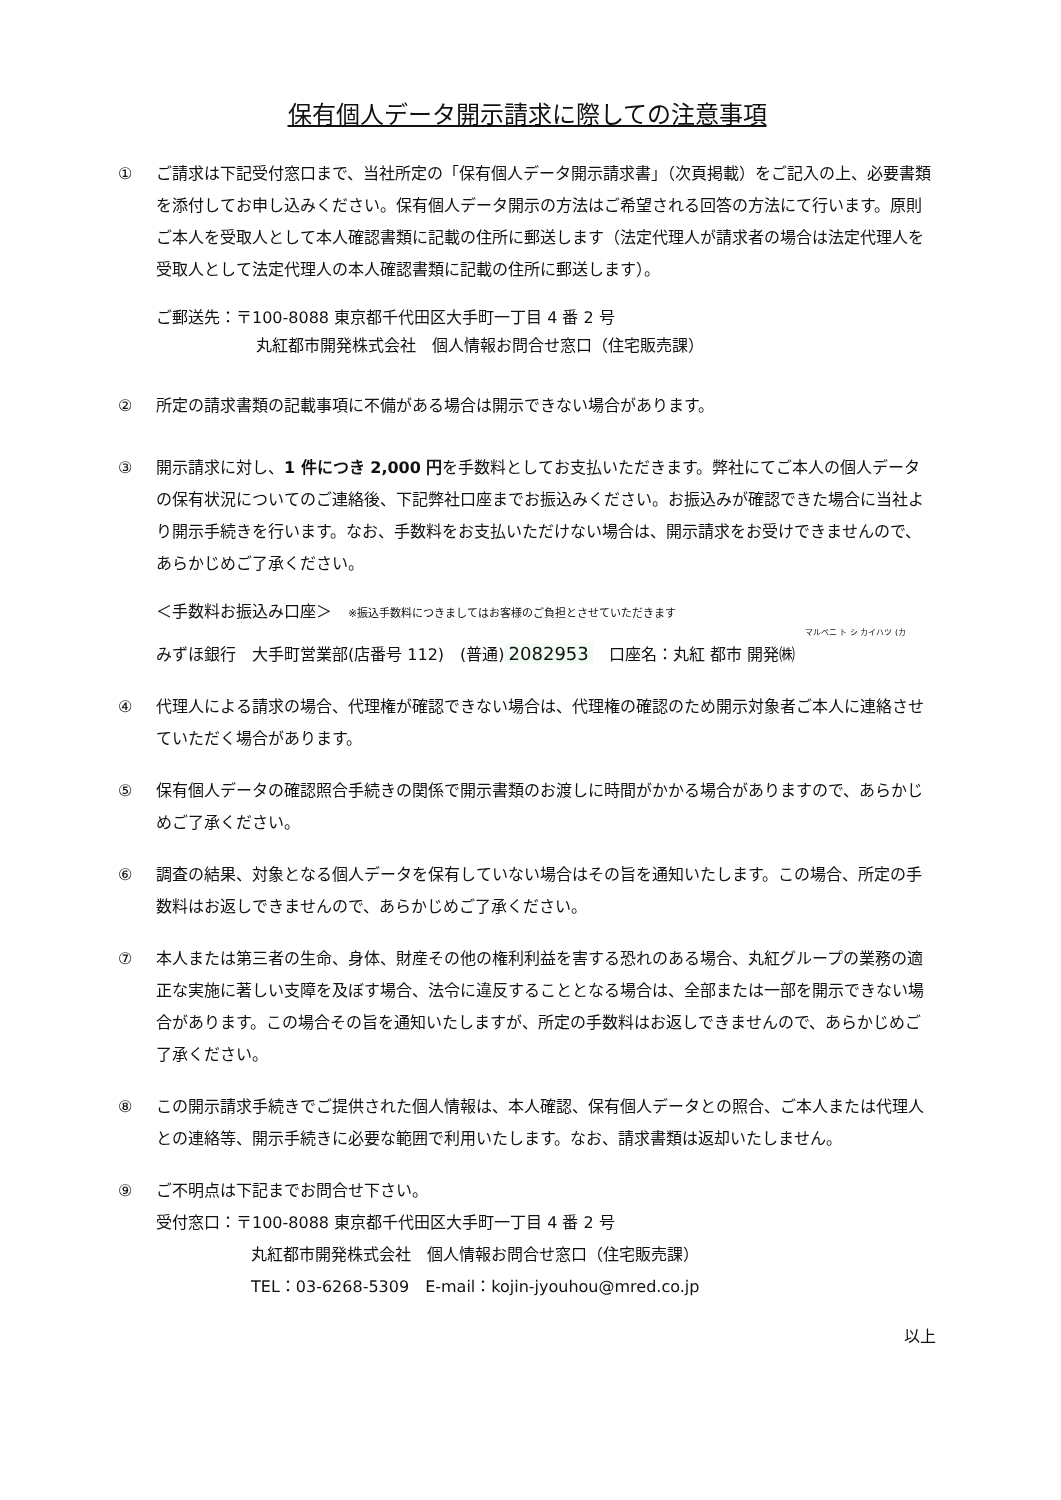保有個人データ開示請求に際しての注意事項
① ご請求は下記受付窓口まで、当社所定の「保有個人データ開示請求書」（次頁掲載）をご記入の上、必要書類を添付してお申し込みください。保有個人データ開示の方法はご希望される回答の方法にて行います。原則ご本人を受取人として本人確認書類に記載の住所に郵送します（法定代理人が請求者の場合は法定代理人を受取人として法定代理人の本人確認書類に記載の住所に郵送します）。
ご郵送先：〒100-8088 東京都千代田区大手町一丁目 4 番 2 号
丸紅都市開発株式会社　個人情報お問合せ窓口（住宅販売課）
② 所定の請求書類の記載事項に不備がある場合は開示できない場合があります。
③ 開示請求に対し、1 件につき 2,000 円を手数料としてお支払いただきます。弊社にてご本人の個人データの保有状況についてのご連絡後、下記弊社口座までお振込みください。お振込みが確認できた場合に当社より開示手続きを行います。なお、手数料をお支払いただけない場合は、開示請求をお受けできませんので、あらかじめご了承ください。
＜手数料お振込み口座＞　※振込手数料につきましてはお客様のご負担とさせていただきます
マルベニ ト シ カイハツ (カ
みずほ銀行　大手町営業部(店番号 112)　(普通) 2082953　口座名：丸紅 都市 開発㈱
④ 代理人による請求の場合、代理権が確認できない場合は、代理権の確認のため開示対象者ご本人に連絡させていただく場合があります。
⑤ 保有個人データの確認照合手続きの関係で開示書類のお渡しに時間がかかる場合がありますので、あらかじめご了承ください。
⑥ 調査の結果、対象となる個人データを保有していない場合はその旨を通知いたします。この場合、所定の手数料はお返しできませんので、あらかじめご了承ください。
⑦ 本人または第三者の生命、身体、財産その他の権利利益を害する恐れのある場合、丸紅グループの業務の適正な実施に著しい支障を及ぼす場合、法令に違反することとなる場合は、全部または一部を開示できない場合があります。この場合その旨を通知いたしますが、所定の手数料はお返しできませんので、あらかじめご了承ください。
⑧ この開示請求手続きでご提供された個人情報は、本人確認、保有個人データとの照合、ご本人または代理人との連絡等、開示手続きに必要な範囲で利用いたします。なお、請求書類は返却いたしません。
⑨ ご不明点は下記までお問合せ下さい。
受付窓口：〒100-8088 東京都千代田区大手町一丁目 4 番 2 号
丸紅都市開発株式会社　個人情報お問合せ窓口（住宅販売課）
TEL：03-6268-5309　E-mail：kojin-jyouhou@mred.co.jp
以上